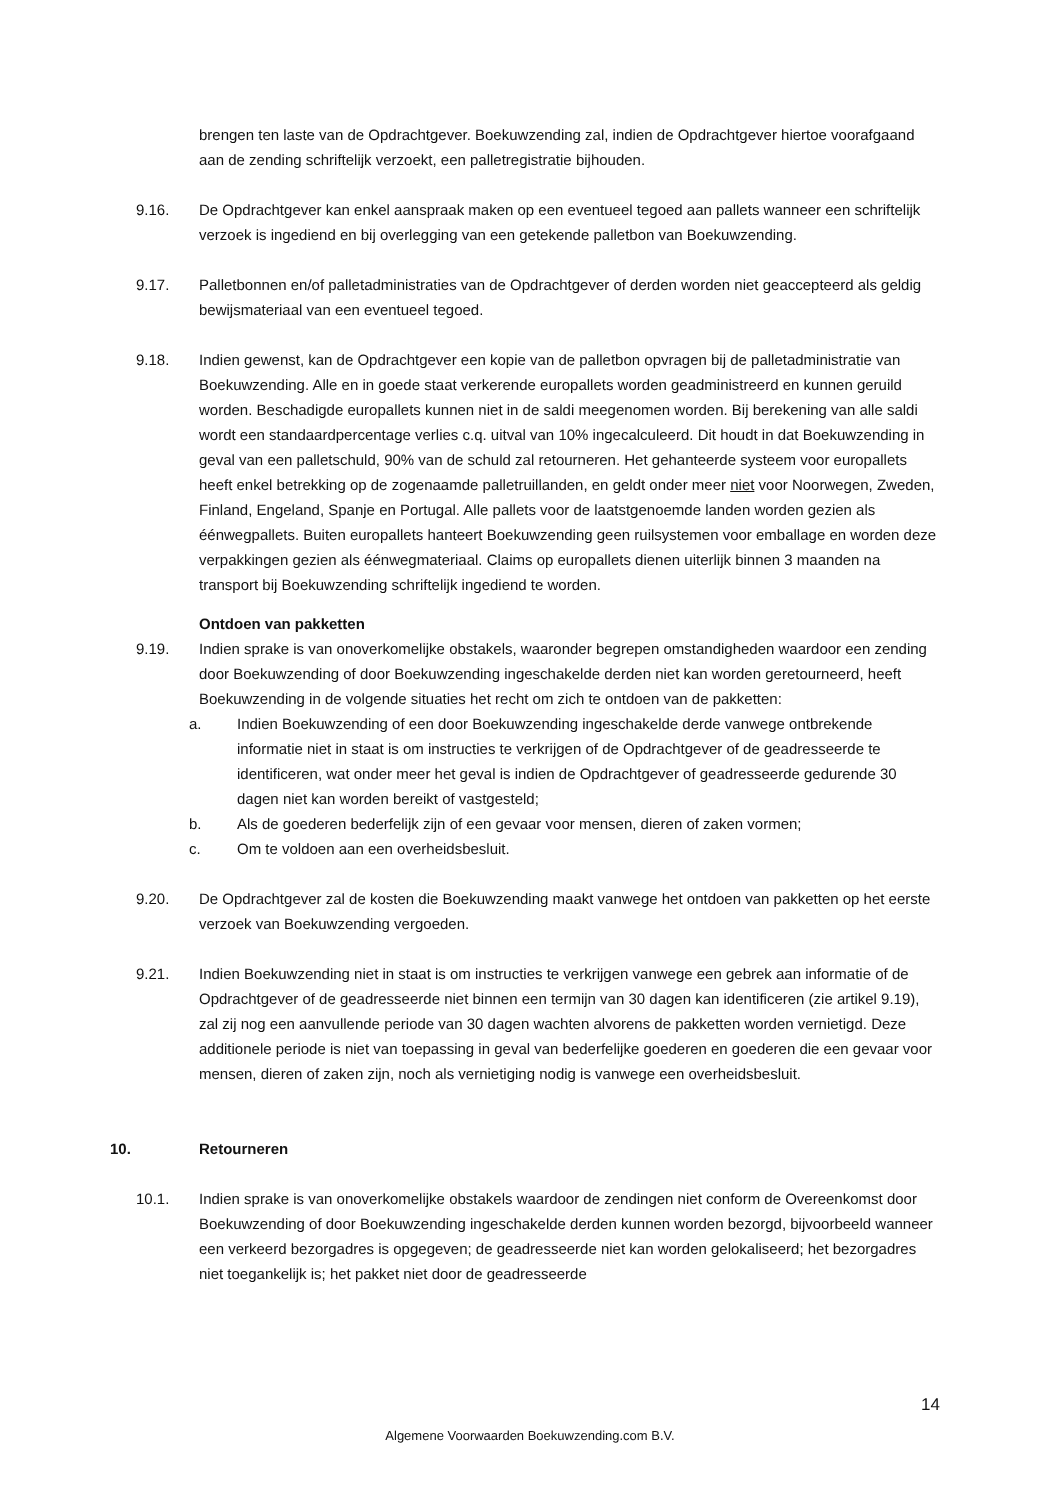brengen ten laste van de Opdrachtgever. Boekuwzending zal, indien de Opdrachtgever hiertoe voorafgaand aan de zending schriftelijk verzoekt, een palletregistratie bijhouden.
9.16. De Opdrachtgever kan enkel aanspraak maken op een eventueel tegoed aan pallets wanneer een schriftelijk verzoek is ingediend en bij overlegging van een getekende palletbon van Boekuwzending.
9.17. Palletbonnen en/of palletadministraties van de Opdrachtgever of derden worden niet geaccepteerd als geldig bewijsmateriaal van een eventueel tegoed.
9.18. Indien gewenst, kan de Opdrachtgever een kopie van de palletbon opvragen bij de palletadministratie van Boekuwzending. Alle en in goede staat verkerende europallets worden geadministreerd en kunnen geruild worden. Beschadigde europallets kunnen niet in de saldi meegenomen worden. Bij berekening van alle saldi wordt een standaardpercentage verlies c.q. uitval van 10% ingecalculeerd. Dit houdt in dat Boekuwzending in geval van een palletschuld, 90% van de schuld zal retourneren. Het gehanteerde systeem voor europallets heeft enkel betrekking op de zogenaamde palletruillanden, en geldt onder meer niet voor Noorwegen, Zweden, Finland, Engeland, Spanje en Portugal. Alle pallets voor de laatstgenoemde landen worden gezien als éénwegpallets. Buiten europallets hanteert Boekuwzending geen ruilsystemen voor emballage en worden deze verpakkingen gezien als éénwegmateriaal. Claims op europallets dienen uiterlijk binnen 3 maanden na transport bij Boekuwzending schriftelijk ingediend te worden.
Ontdoen van pakketten
9.19. Indien sprake is van onoverkomelijke obstakels, waaronder begrepen omstandigheden waardoor een zending door Boekuwzending of door Boekuwzending ingeschakelde derden niet kan worden geretourneerd, heeft Boekuwzending in de volgende situaties het recht om zich te ontdoen van de pakketten:
a. Indien Boekuwzending of een door Boekuwzending ingeschakelde derde vanwege ontbrekende informatie niet in staat is om instructies te verkrijgen of de Opdrachtgever of de geadresseerde te identificeren, wat onder meer het geval is indien de Opdrachtgever of geadresseerde gedurende 30 dagen niet kan worden bereikt of vastgesteld;
b. Als de goederen bederfelijk zijn of een gevaar voor mensen, dieren of zaken vormen;
c. Om te voldoen aan een overheidsbesluit.
9.20. De Opdrachtgever zal de kosten die Boekuwzending maakt vanwege het ontdoen van pakketten op het eerste verzoek van Boekuwzending vergoeden.
9.21. Indien Boekuwzending niet in staat is om instructies te verkrijgen vanwege een gebrek aan informatie of de Opdrachtgever of de geadresseerde niet binnen een termijn van 30 dagen kan identificeren (zie artikel 9.19), zal zij nog een aanvullende periode van 30 dagen wachten alvorens de pakketten worden vernietigd. Deze additionele periode is niet van toepassing in geval van bederfelijke goederen en goederen die een gevaar voor mensen, dieren of zaken zijn, noch als vernietiging nodig is vanwege een overheidsbesluit.
10. Retourneren
10.1. Indien sprake is van onoverkomelijke obstakels waardoor de zendingen niet conform de Overeenkomst door Boekuwzending of door Boekuwzending ingeschakelde derden kunnen worden bezorgd, bijvoorbeeld wanneer een verkeerd bezorgadres is opgegeven; de geadresseerde niet kan worden gelokaliseerd; het bezorgadres niet toegankelijk is; het pakket niet door de geadresseerde
14
Algemene Voorwaarden Boekuwzending.com B.V.